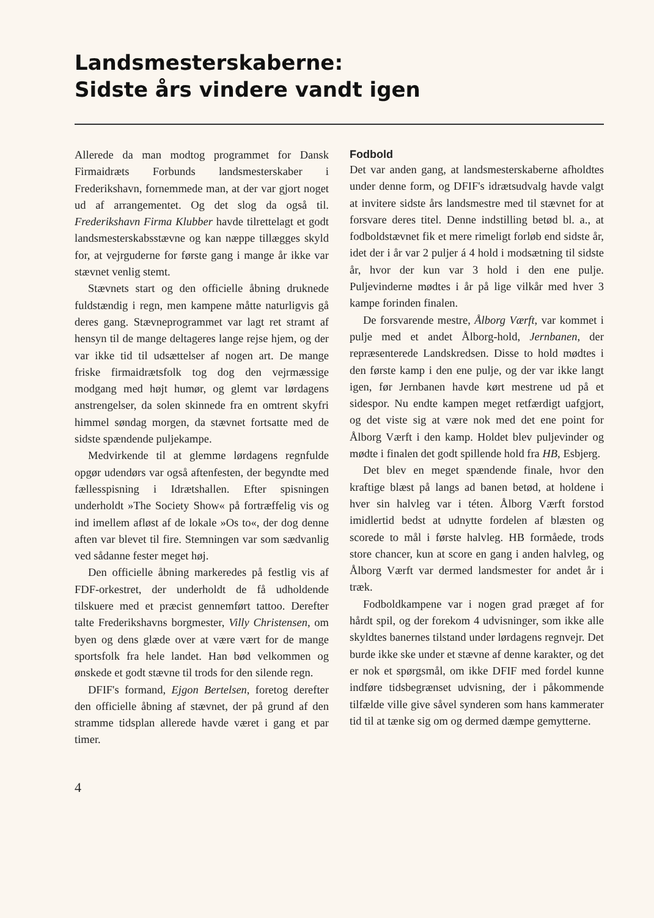Landsmesterskaberne:
Sidste års vindere vandt igen
Allerede da man modtog programmet for Dansk Firmaidræts Forbunds landsmesterskaber i Frederikshavn, fornemmede man, at der var gjort noget ud af arrangementet. Og det slog da også til. Frederikshavn Firma Klubber havde tilrettelagt et godt landsmesterskabsstævne og kan næppe tillægges skyld for, at vejrguderne for første gang i mange år ikke var stævnet venlig stemt.
Stævnets start og den officielle åbning druknede fuldstændig i regn, men kampene måtte naturligvis gå deres gang. Stævneprogrammet var lagt ret stramt af hensyn til de mange deltageres lange rejse hjem, og der var ikke tid til udsættelser af nogen art. De mange friske firmaidrætsfolk tog dog den vejrmæssige modgang med højt humør, og glemt var lørdagens anstrengelser, da solen skinnede fra en omtrent skyfri himmel søndag morgen, da stævnet fortsatte med de sidste spændende puljekampe.
Medvirkende til at glemme lørdagens regnfulde opgør udendørs var også aftenfesten, der begyndte med fællesspisning i Idrætshallen. Efter spisningen underholdt »The Society Show« på fortræffelig vis og ind imellem afløst af de lokale »Os to«, der dog denne aften var blevet til fire. Stemningen var som sædvanlig ved sådanne fester meget høj.
Den officielle åbning markeredes på festlig vis af FDF-orkestret, der underholdt de få udholdende tilskuere med et præcist gennemført tattoo. Derefter talte Frederikshavns borgmester, Villy Christensen, om byen og dens glæde over at være vært for de mange sportsfolk fra hele landet. Han bød velkommen og ønskede et godt stævne til trods for den silende regn.
DFIF's formand, Ejgon Bertelsen, foretog derefter den officielle åbning af stævnet, der på grund af den stramme tidsplan allerede havde været i gang et par timer.
4
Fodbold
Det var anden gang, at landsmesterskaberne afholdtes under denne form, og DFIF's idrætsudvalg havde valgt at invitere sidste års landsmestre med til stævnet for at forsvare deres titel. Denne indstilling betød bl. a., at fodboldstævnet fik et mere rimeligt forløb end sidste år, idet der i år var 2 puljer á 4 hold i modsætning til sidste år, hvor der kun var 3 hold i den ene pulje. Puljevinderne mødtes i år på lige vilkår med hver 3 kampe forinden finalen.
De forsvarende mestre, Ålborg Værft, var kommet i pulje med et andet Ålborg-hold, Jernbanen, der repræsenterede Landskredsen. Disse to hold mødtes i den første kamp i den ene pulje, og der var ikke langt igen, før Jernbanen havde kørt mestrene ud på et sidespor. Nu endte kampen meget retfærdigt uafgjort, og det viste sig at være nok med det ene point for Ålborg Værft i den kamp. Holdet blev puljevinder og mødte i finalen det godt spillende hold fra HB, Esbjerg.
Det blev en meget spændende finale, hvor den kraftige blæst på langs ad banen betød, at holdene i hver sin halvleg var i téten. Ålborg Værft forstod imidlertid bedst at udnytte fordelen af blæsten og scorede to mål i første halvleg. HB formåede, trods store chancer, kun at score en gang i anden halvleg, og Ålborg Værft var dermed landsmester for andet år i træk.
Fodboldkampene var i nogen grad præget af for hårdt spil, og der forekom 4 udvisninger, som ikke alle skyldtes banernes tilstand under lørdagens regnvejr. Det burde ikke ske under et stævne af denne karakter, og det er nok et spørgsmål, om ikke DFIF med fordel kunne indføre tidsbegrænset udvisning, der i påkommende tilfælde ville give såvel synderen som hans kammerater tid til at tænke sig om og dermed dæmpe gemytterne.